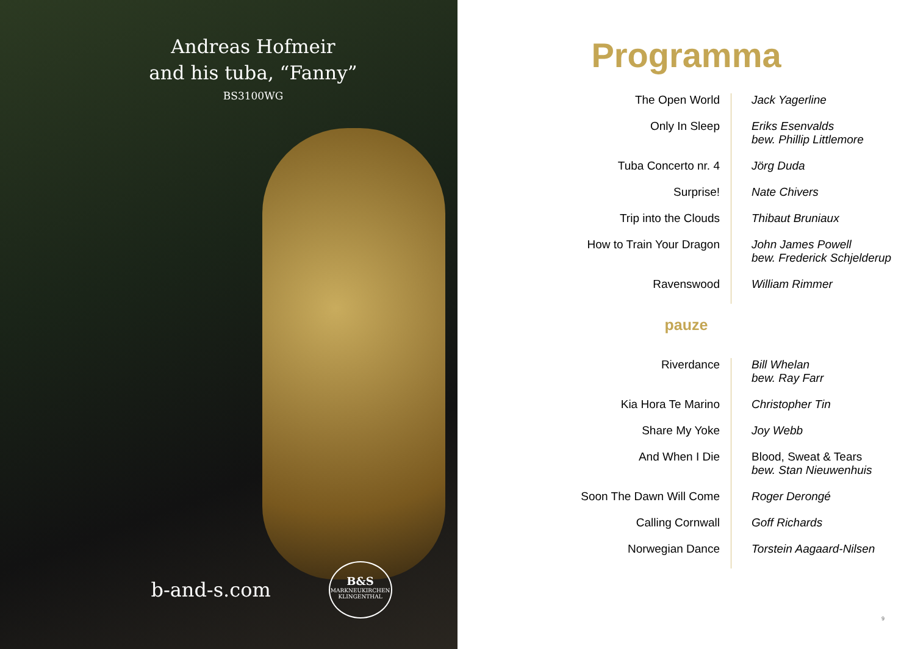Andreas Hofmeir
and his tuba, “Fanny”
BS3100WG
b-and-s.com
B&S
MARKNEUKIRCHEN
KLINGENTHAL
Programma
| The Open World | Jack Yagerline |
| Only In Sleep | Eriks Esenvalds bew. Phillip Littlemore |
| Tuba Concerto nr. 4 | Jörg Duda |
| Surprise! | Nate Chivers |
| Trip into the Clouds | Thibaut Bruniaux |
| How to Train Your Dragon | John James Powell bew. Frederick Schjelderup |
| Ravenswood | William Rimmer |
pauze
| Riverdance | Bill Whelan bew. Ray Farr |
| Kia Hora Te Marino | Christopher Tin |
| Share My Yoke | Joy Webb |
| And When I Die | Blood, Sweat & Tears bew. Stan Nieuwenhuis |
| Soon The Dawn Will Come | Roger Derongé |
| Calling Cornwall | Goff Richards |
| Norwegian Dance | Torstein Aagaard-Nilsen |
9